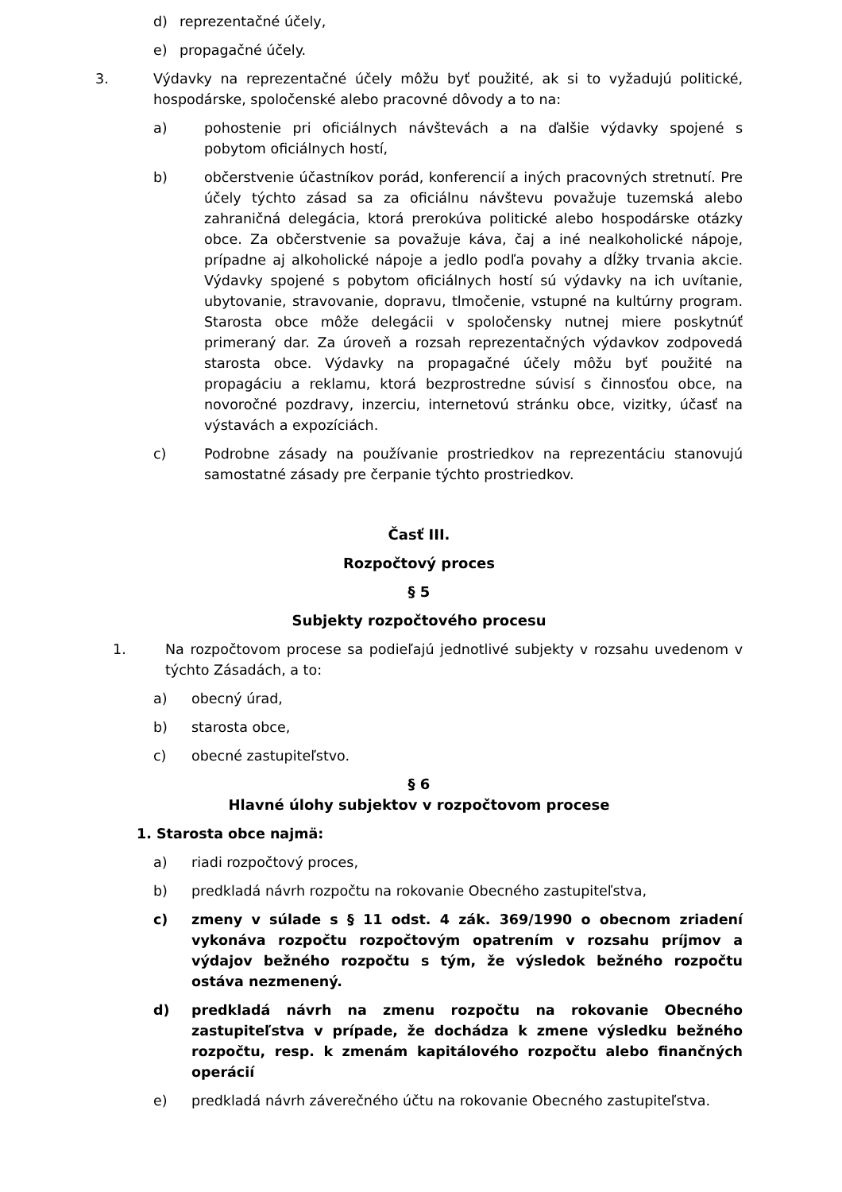d) reprezentačné účely,
e) propagačné účely.
3. Výdavky na reprezentačné účely môžu byť použité, ak si to vyžadujú politické, hospodárske, spoločenské alebo pracovné dôvody a to na:
a) pohostenie pri oficiálnych návštevách a na ďalšie výdavky spojené s pobytom oficiálnych hostí,
b) občerstvenie účastníkov porád, konferencií a iných pracovných stretnutí. Pre účely týchto zásad sa za oficiálnu návštevu považuje tuzemská alebo zahraničná delegácia, ktorá prerokúva politické alebo hospodárske otázky obce. Za občerstvenie sa považuje káva, čaj a iné nealkoholické nápoje, prípadne aj alkoholické nápoje a jedlo podľa povahy a dĺžky trvania akcie. Výdavky spojené s pobytom oficiálnych hostí sú výdavky na ich uvítanie, ubytovanie, stravovanie, dopravu, tlmočenie, vstupné na kultúrny program. Starosta obce môže delegácii v spoločensky nutnej miere poskytnúť primeraný dar. Za úroveň a rozsah reprezentačných výdavkov zodpovedá starosta obce. Výdavky na propagačné účely môžu byť použité na propagáciu a reklamu, ktorá bezprostredne súvisí s činnosťou obce, na novoročné pozdravy, inzerciu, internetovú stránku obce, vizitky, účasť na výstavách a expozíciách.
c) Podrobne zásady na používanie prostriedkov na reprezentáciu stanovujú samostatné zásady pre čerpanie týchto prostriedkov.
Časť III.
Rozpočtový proces
§ 5
Subjekty rozpočtového procesu
1. Na rozpočtovom procese sa podieľajú jednotlivé subjekty v rozsahu uvedenom v týchto Zásadách, a to:
a) obecný úrad,
b) starosta obce,
c) obecné zastupiteľstvo.
§ 6
Hlavné úlohy subjektov v rozpočtovom procese
1. Starosta obce najmä:
a) riadi rozpočtový proces,
b) predkladá návrh rozpočtu na rokovanie Obecného zastupiteľstva,
c) zmeny v súlade s § 11 odst. 4 zák. 369/1990 o obecnom zriadení vykonáva rozpočtu rozpočtovým opatrením v rozsahu príjmov a výdajov bežného rozpočtu s tým, že výsledok bežného rozpočtu ostáva nezmenený.
d) predkladá návrh na zmenu rozpočtu na rokovanie Obecného zastupiteľstva v prípade, že dochádza k zmene výsledku bežného rozpočtu, resp. k zmenám kapitálového rozpočtu alebo finančných operácií
e) predkladá návrh záverečného účtu na rokovanie Obecného zastupiteľstva.